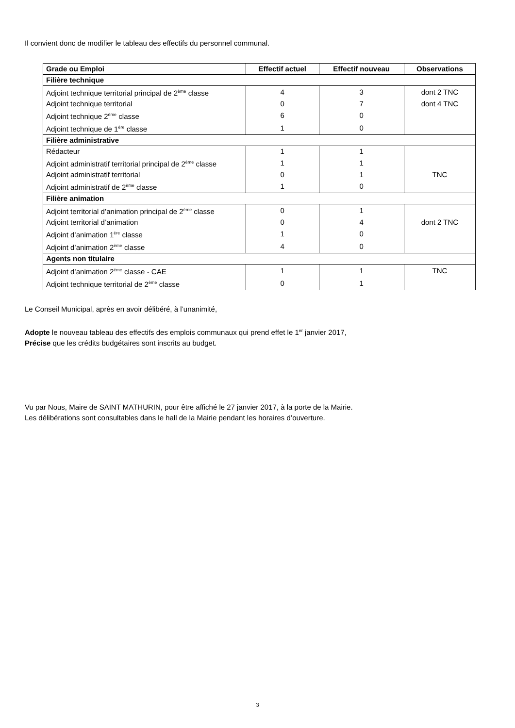Il convient donc de modifier le tableau des effectifs du personnel communal.
| Grade ou Emploi | Effectif actuel | Effectif nouveau | Observations |
| --- | --- | --- | --- |
| Filière technique | | | |
| Adjoint technique territorial principal de 2<sup>ème</sup> classe | 4 | 3 | dont 2 TNC |
| Adjoint technique territorial | 0 | 7 | dont 4 TNC |
| Adjoint technique 2<sup>ème</sup> classe | 6 | 0 | |
| Adjoint technique de 1<sup>ère</sup> classe | 1 | 0 | |
| Filière administrative | | | |
| Rédacteur | 1 | 1 | |
| Adjoint administratif territorial principal de 2<sup>ème</sup> classe | 1 | 1 | |
| Adjoint administratif territorial | 0 | 1 | TNC |
| Adjoint administratif de 2<sup>ème</sup> classe | 1 | 0 | |
| Filière animation | | | |
| Adjoint territorial d’animation principal de 2<sup>ème</sup> classe | 0 | 1 | |
| Adjoint territorial d’animation | 0 | 4 | dont 2 TNC |
| Adjoint d’animation 1<sup>ère</sup> classe | 1 | 0 | |
| Adjoint d’animation 2<sup>ème</sup> classe | 4 | 0 | |
| Agents non titulaire | | | |
| Adjoint d’animation 2<sup>ème</sup> classe - CAE | 1 | 1 | TNC |
| Adjoint technique territorial de 2<sup>ème</sup> classe | 0 | 1 | |
Le Conseil Municipal, après en avoir délibéré, à l’unanimité,
Adopte le nouveau tableau des effectifs des emplois communaux qui prend effet le 1<sup>er</sup> janvier 2017,
Précise que les crédits budgétaires sont inscrits au budget.
Vu par Nous, Maire de SAINT MATHURIN, pour être affiché le 27 janvier 2017, à la porte de la Mairie.
Les délibérations sont consultables dans le hall de la Mairie pendant les horaires d’ouverture.
3